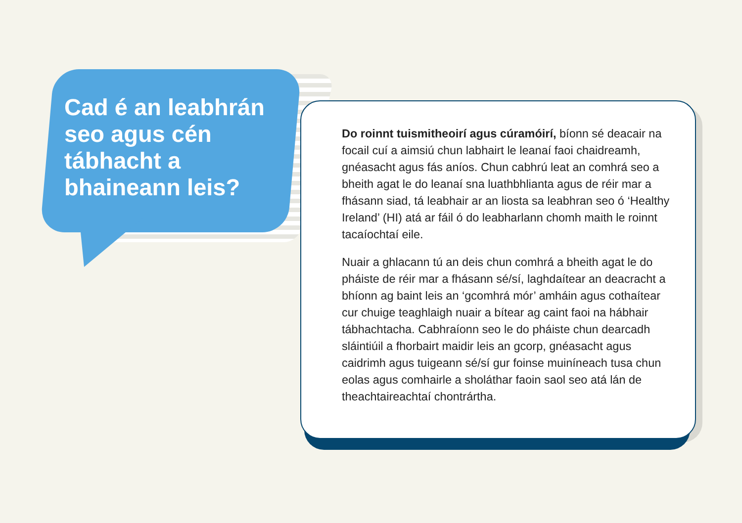Cad é an leabhrán seo agus cén tábhacht a bhaineann leis?
Do roinnt tuismitheoirí agus cúramóirí, bíonn sé deacair na focail cuí a aimsiú chun labhairt le leanaí faoi chaidreamh, gnéasacht agus fás aníos. Chun cabhrú leat an comhrá seo a bheith agat le do leanaí sna luathbhlianta agus de réir mar a fhásann siad, tá leabhair ar an liosta sa leabhran seo ó ‘Healthy Ireland’ (HI) atá ar fáil ó do leabharlann chomh maith le roinnt tacaíochtaí eile.
Nuair a ghlacann tú an deis chun comhrá a bheith agat le do pháiste de réir mar a fhásann sé/sí, laghdaítear an deacracht a bhíonn ag baint leis an ‘gcomhrá mór’ amháin agus cothaítear cur chuige teaghlaigh nuair a bítear ag caint faoi na hábhair tábhachtacha. Cabhraíonn seo le do pháiste chun dearcadh sláintiúil a fhorbairt maidir leis an gcorp, gnéasacht agus caidrimh agus tuigeann sé/sí gur foinse muiníneach tusa chun eolas agus comhairle a sholáthar faoin saol seo atá lán de theachtaireachtaí chontrártha.